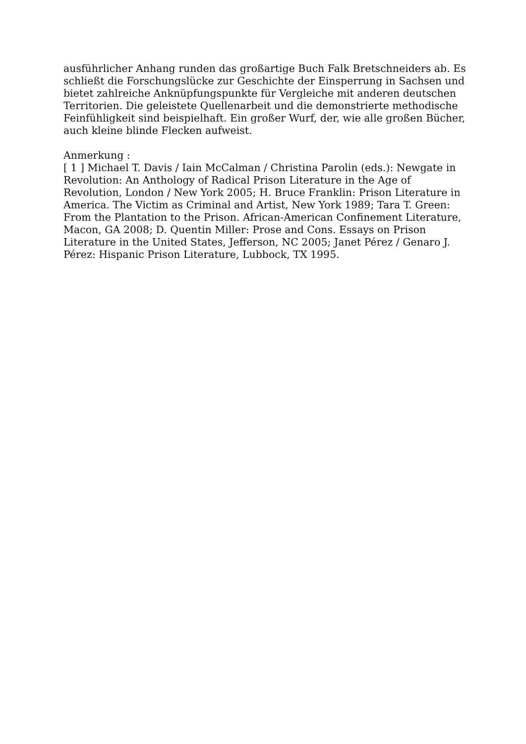ausführlicher Anhang runden das großartige Buch Falk Bretschneiders ab. Es schließt die Forschungslücke zur Geschichte der Einsperrung in Sachsen und bietet zahlreiche Anknüpfungspunkte für Vergleiche mit anderen deutschen Territorien. Die geleistete Quellenarbeit und die demonstrierte methodische Feinfühligkeit sind beispielhaft. Ein großer Wurf, der, wie alle großen Bücher, auch kleine blinde Flecken aufweist.
Anmerkung :
[ 1 ] Michael T. Davis / Iain McCalman / Christina Parolin (eds.): Newgate in Revolution: An Anthology of Radical Prison Literature in the Age of Revolution, London / New York 2005; H. Bruce Franklin: Prison Literature in America. The Victim as Criminal and Artist, New York 1989; Tara T. Green: From the Plantation to the Prison. African-American Confinement Literature, Macon, GA 2008; D. Quentin Miller: Prose and Cons. Essays on Prison Literature in the United States, Jefferson, NC 2005; Janet Pérez / Genaro J. Pérez: Hispanic Prison Literature, Lubbock, TX 1995.